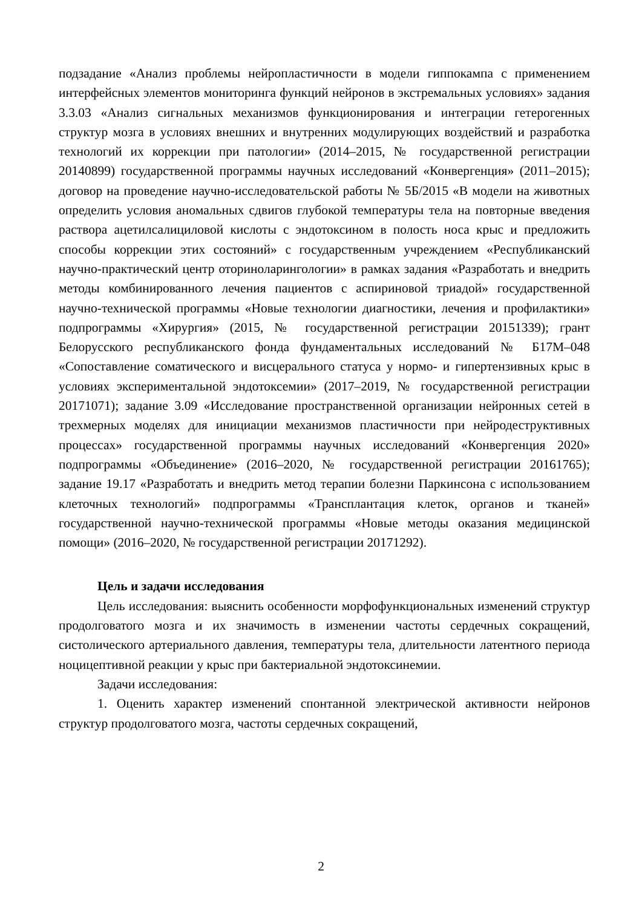подзадание «Анализ проблемы нейропластичности в модели гиппокампа с применением интерфейсных элементов мониторинга функций нейронов в экстремальных условиях» задания 3.3.03 «Анализ сигнальных механизмов функционирования и интеграции гетерогенных структур мозга в условиях внешних и внутренних модулирующих воздействий и разработка технологий их коррекции при патологии» (2014–2015, № государственной регистрации 20140899) государственной программы научных исследований «Конвергенция» (2011–2015); договор на проведение научно-исследовательской работы № 5Б/2015 «В модели на животных определить условия аномальных сдвигов глубокой температуры тела на повторные введения раствора ацетилсалициловой кислоты с эндотоксином в полость носа крыс и предложить способы коррекции этих состояний» с государственным учреждением «Республиканский научно-практический центр оториноларингологии» в рамках задания «Разработать и внедрить методы комбинированного лечения пациентов с аспириновой триадой» государственной научно-технической программы «Новые технологии диагностики, лечения и профилактики» подпрограммы «Хирургия» (2015, № государственной регистрации 20151339); грант Белорусского республиканского фонда фундаментальных исследований № Б17М–048 «Сопоставление соматического и висцерального статуса у нормо- и гипертензивных крыс в условиях экспериментальной эндотоксемии» (2017–2019, № государственной регистрации 20171071); задание 3.09 «Исследование пространственной организации нейронных сетей в трехмерных моделях для инициации механизмов пластичности при нейродеструктивных процессах» государственной программы научных исследований «Конвергенция 2020» подпрограммы «Объединение» (2016–2020, № государственной регистрации 20161765); задание 19.17 «Разработать и внедрить метод терапии болезни Паркинсона с использованием клеточных технологий» подпрограммы «Трансплантация клеток, органов и тканей» государственной научно-технической программы «Новые методы оказания медицинской помощи» (2016–2020, № государственной регистрации 20171292).
Цель и задачи исследования
Цель исследования: выяснить особенности морфофункциональных изменений структур продолговатого мозга и их значимость в изменении частоты сердечных сокращений, систолического артериального давления, температуры тела, длительности латентного периода ноцицептивной реакции у крыс при бактериальной эндотоксинемии.
Задачи исследования:
1. Оценить характер изменений спонтанной электрической активности нейронов структур продолговатого мозга, частоты сердечных сокращений,
2